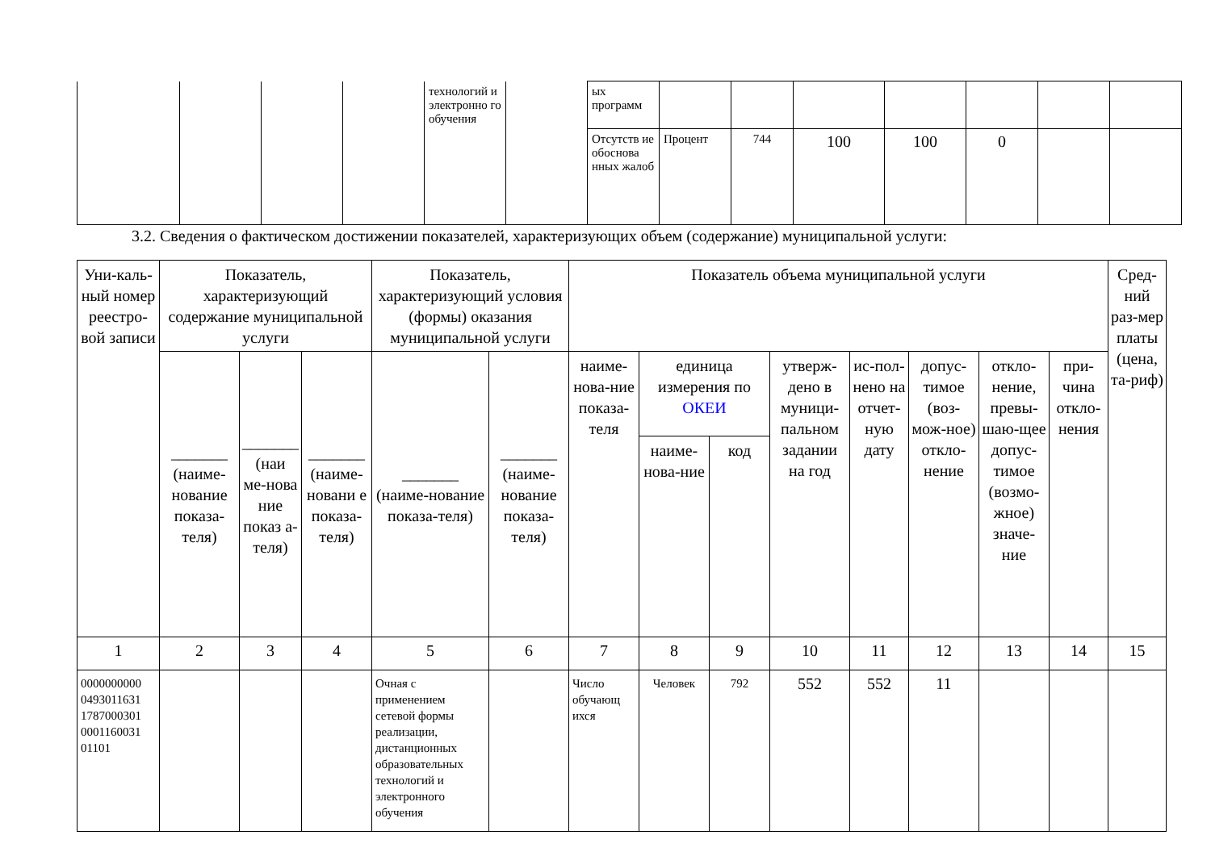| | | | | технологий и электронно го обучения | | ых программ | | | | | | | |
| | | | | | | Отсутств ие обоснова нных жалоб | Процент | 744 | 100 | 100 | 0 | | |
3.2. Сведения о фактическом достижении показателей, характеризующих объем (содержание) муниципальной услуги:
| Уни-каль-ный номер реестро-вой записи | Показатель, характеризующий содержание муниципальной услуги | | | Показатель, характеризующий условия (формы) оказания муниципальной услуги | | Показатель объема муниципальной услуги | | | | | | | | Сред-ний раз-мер платы (цена, та-риф) |
| --- | --- | --- | --- | --- | --- | --- | --- | --- | --- | --- | --- | --- | --- | --- |
| | _______ (наиме-нование показа-теля) | _______ (наи ме-нова ние показ а-теля) | _______ (наиме-новани е показа-теля) | _______ (наиме-нование показа-теля) | _______ (наиме-нование показа-теля) | наиме-нова-ние показа-теля | единица измерения по ОКЕИ | | утверж-дено в муници-пальном задании на год | ис-пол-нено на отчет-ную дату | допус-тимое (воз-мож-ное) откло-нение | откло-нение, превы-шаю-щее допус-тимое (возмо-жное) значе-ние | при-чина откло-нения | |
| | | | | | | | наиме-нова-ние | код | | | | | | |
| 1 | 2 | 3 | 4 | 5 | 6 | 7 | 8 | 9 | 10 | 11 | 12 | 13 | 14 | 15 |
| 0000000000 0493011631 1787000301 0001160031 01101 | | | | Очная с применением сетевой формы реализации, дистанционных образовательных технологий и электронного обучения | | Число обучающ ихся | Человек | 792 | 552 | 552 | 11 | | | |